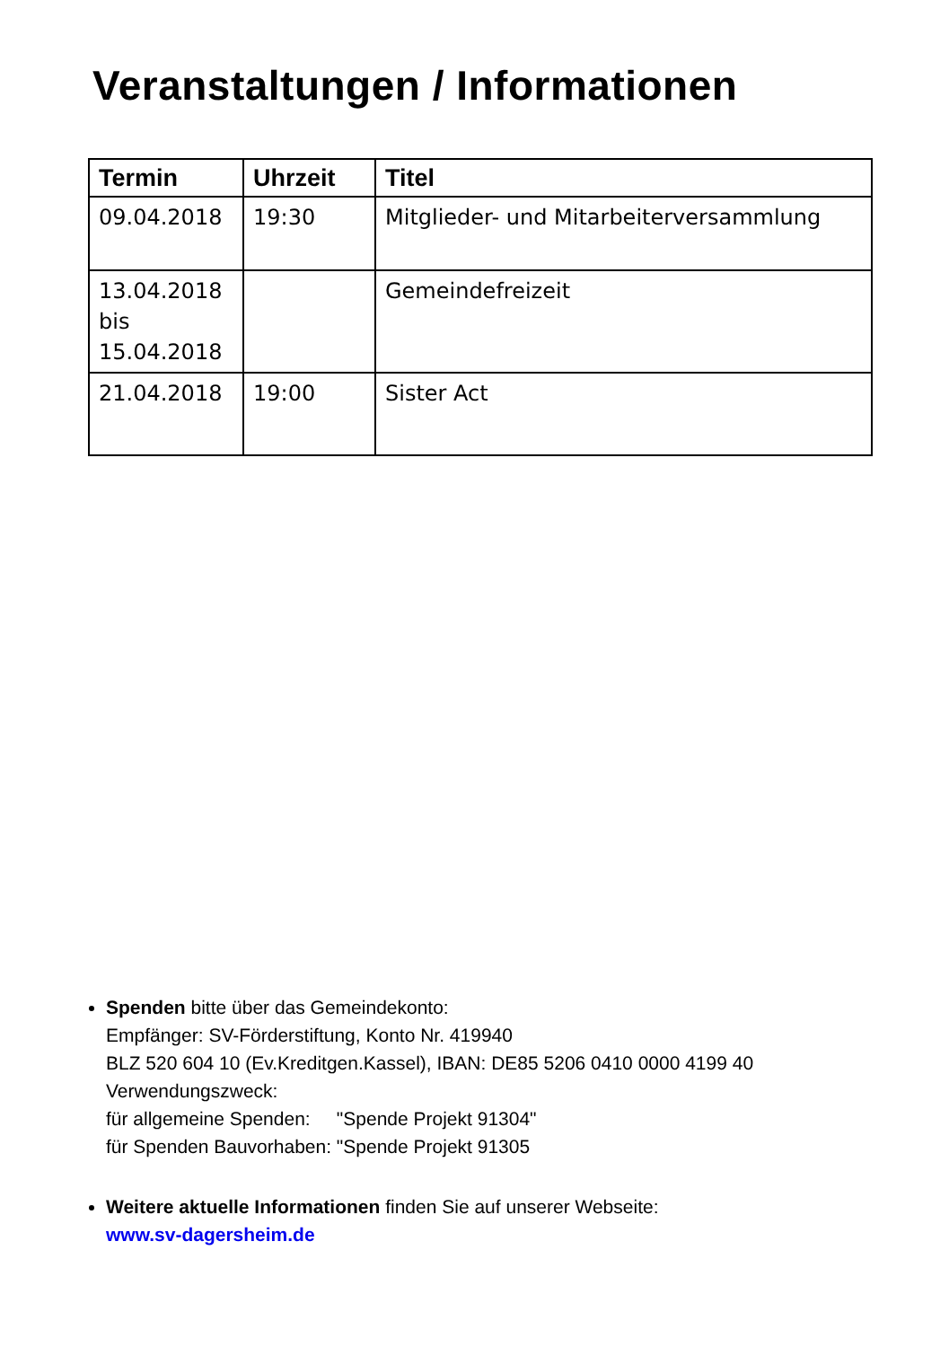Veranstaltungen / Informationen
| Termin | Uhrzeit | Titel |
| --- | --- | --- |
| 09.04.2018 | 19:30 | Mitglieder- und Mitarbeiterversammlung |
| 13.04.2018 bis 15.04.2018 | | Gemeindefreizeit |
| 21.04.2018 | 19:00 | Sister Act |
Spenden bitte über das Gemeindekonto:
Empfänger: SV-Förderstiftung, Konto Nr. 419940
BLZ 520 604 10 (Ev.Kreditgen.Kassel), IBAN: DE85 5206 0410 0000 4199 40
Verwendungszweck:
für allgemeine Spenden: "Spende Projekt 91304"
für Spenden Bauvorhaben: "Spende Projekt 91305
Weitere aktuelle Informationen finden Sie auf unserer Webseite:
www.sv-dagersheim.de